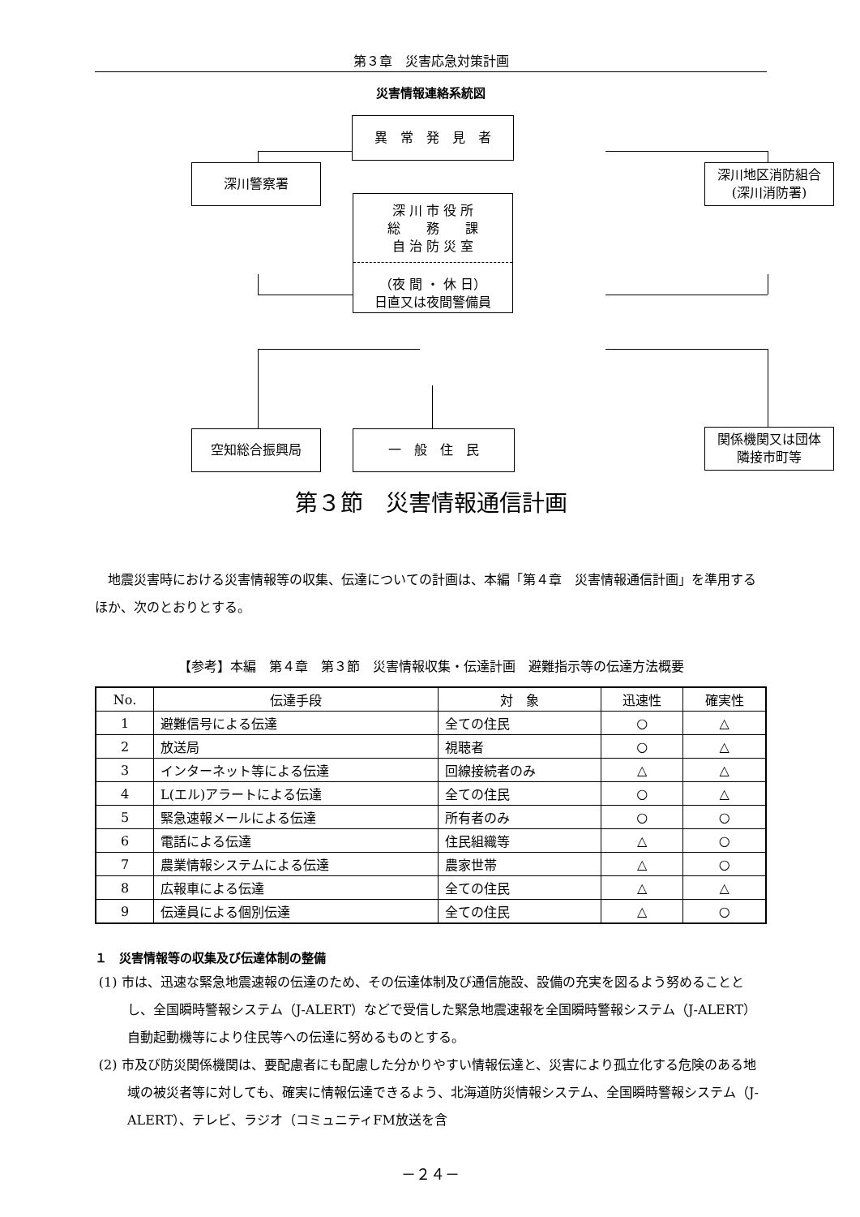第３章　災害応急対策計画
災害情報連絡系統図
異　常　発　見　者
深川警察署
深川地区消防組合
(深川消防署)
深 川 市 役 所
総　　務　　課
自 治 防 災 室
（夜 間 ・ 休 日）
日直又は夜間警備員
空知総合振興局
一　般　住　民
関係機関又は団体
隣接市町等
第３節　災害情報通信計画
地震災害時における災害情報等の収集、伝達についての計画は、本編「第４章　災害情報通信計画」を準用するほか、次のとおりとする。
【参考】本編　第４章　第３節　災害情報収集・伝達計画　避難指示等の伝達方法概要
| No. | 伝達手段 | 対 象 | 迅速性 | 確実性 |
| --- | --- | --- | --- | --- |
| 1 | 避難信号による伝達 | 全ての住民 | ○ | △ |
| 2 | 放送局 | 視聴者 | ○ | △ |
| 3 | インターネット等による伝達 | 回線接続者のみ | △ | △ |
| 4 | L(エル)アラートによる伝達 | 全ての住民 | ○ | △ |
| 5 | 緊急速報メールによる伝達 | 所有者のみ | ○ | ○ |
| 6 | 電話による伝達 | 住民組織等 | △ | ○ |
| 7 | 農業情報システムによる伝達 | 農家世帯 | △ | ○ |
| 8 | 広報車による伝達 | 全ての住民 | △ | △ |
| 9 | 伝達員による個別伝達 | 全ての住民 | △ | ○ |
１　災害情報等の収集及び伝達体制の整備
(1) 市は、迅速な緊急地震速報の伝達のため、その伝達体制及び通信施設、設備の充実を図るよう努めることとし、全国瞬時警報システム（J-ALERT）などで受信した緊急地震速報を全国瞬時警報システム（J-ALERT）自動起動機等により住民等への伝達に努めるものとする。
(2) 市及び防災関係機関は、要配慮者にも配慮した分かりやすい情報伝達と、災害により孤立化する危険のある地域の被災者等に対しても、確実に情報伝達できるよう、北海道防災情報システム、全国瞬時警報システム（J-ALERT）、テレビ、ラジオ（コミュニティFM放送を含
－２４－